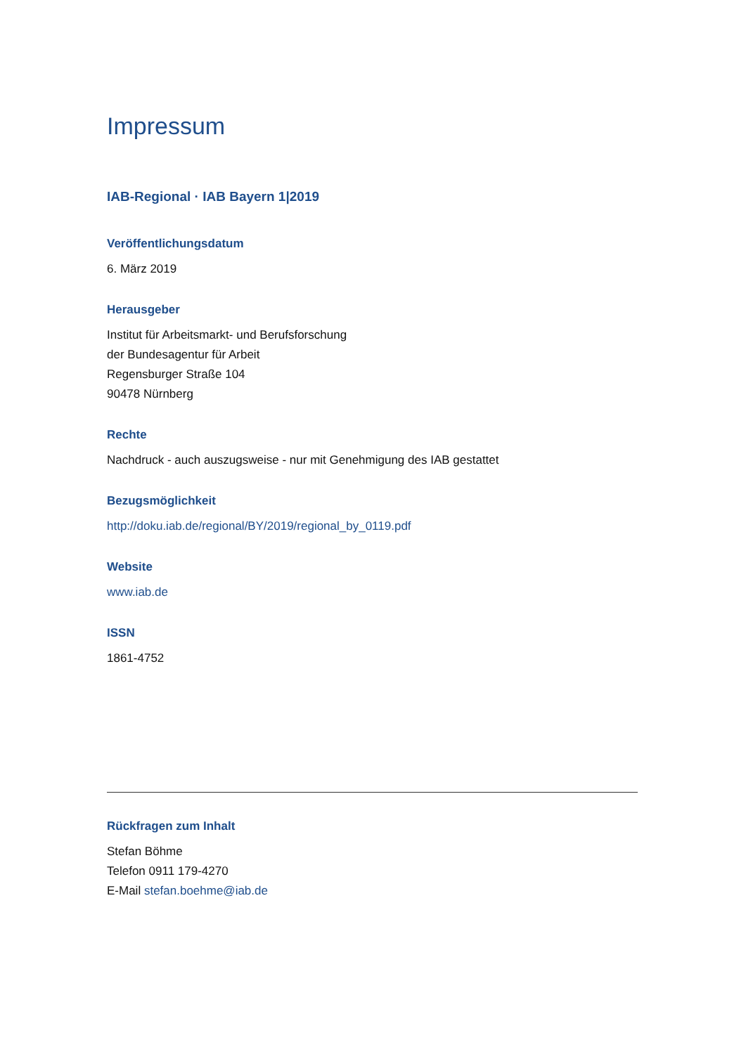Impressum
IAB-Regional · IAB Bayern 1|2019
Veröffentlichungsdatum
6. März 2019
Herausgeber
Institut für Arbeitsmarkt- und Berufsforschung
der Bundesagentur für Arbeit
Regensburger Straße 104
90478 Nürnberg
Rechte
Nachdruck - auch auszugsweise - nur mit Genehmigung des IAB gestattet
Bezugsmöglichkeit
http://doku.iab.de/regional/BY/2019/regional_by_0119.pdf
Website
www.iab.de
ISSN
1861-4752
Rückfragen zum Inhalt
Stefan Böhme
Telefon 0911 179-4270
E-Mail stefan.boehme@iab.de